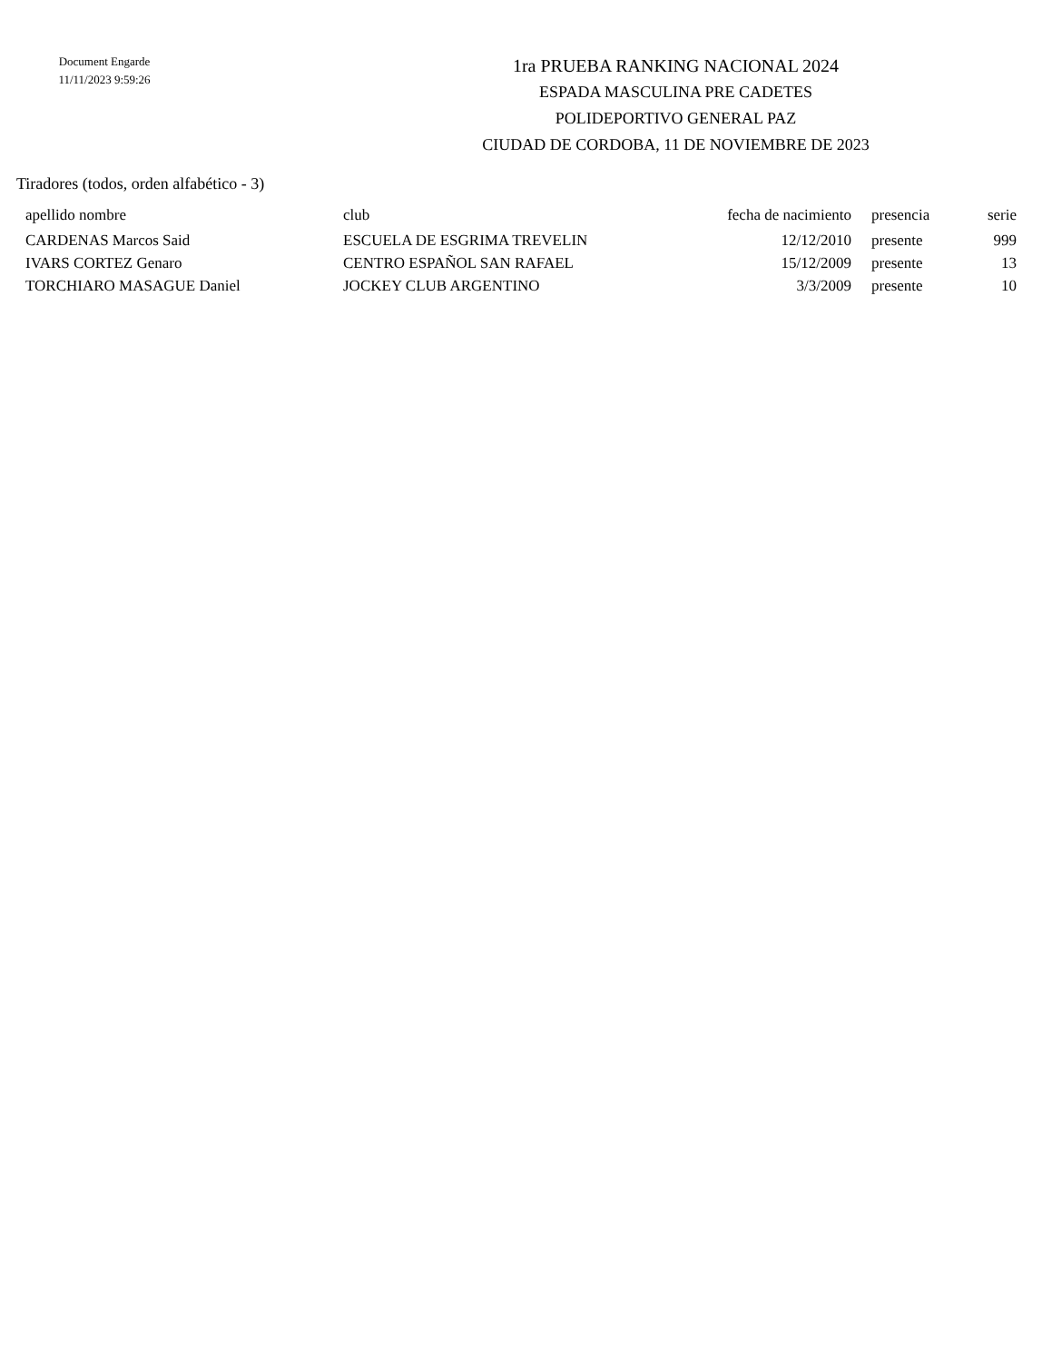Document Engarde
11/11/2023 9:59:26
1ra PRUEBA RANKING NACIONAL 2024
ESPADA MASCULINA PRE CADETES
POLIDEPORTIVO GENERAL PAZ
CIUDAD DE CORDOBA, 11 DE NOVIEMBRE DE 2023
Tiradores (todos, orden alfabético - 3)
| apellido nombre | club | fecha de nacimiento | presencia | serie |
| --- | --- | --- | --- | --- |
| CARDENAS Marcos Said | ESCUELA DE ESGRIMA TREVELIN | 12/12/2010 | presente | 999 |
| IVARS CORTEZ Genaro | CENTRO ESPAÑOL SAN RAFAEL | 15/12/2009 | presente | 13 |
| TORCHIARO MASAGUE Daniel | JOCKEY CLUB ARGENTINO | 3/3/2009 | presente | 10 |